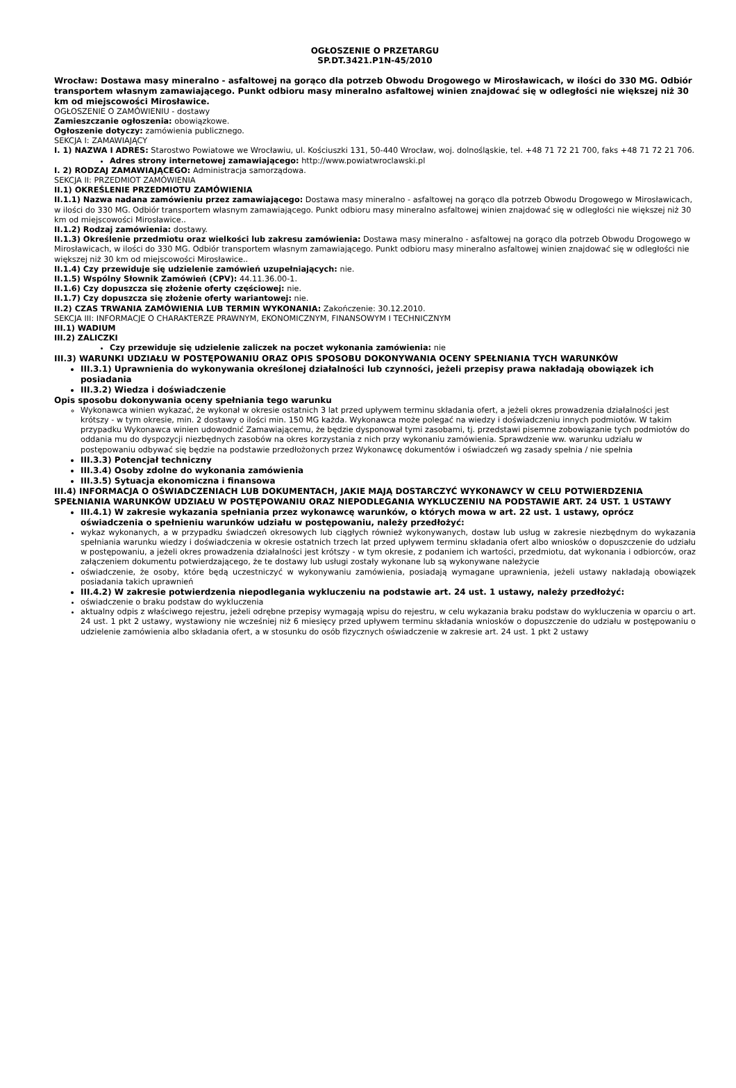OGŁOSZENIE O PRZETARGU
SP.DT.3421.P1N-45/2010
Wrocław: Dostawa masy mineralno - asfaltowej na gorąco dla potrzeb Obwodu Drogowego w Mirosławicach, w ilości do 330 MG. Odbiór transportem własnym zamawiającego. Punkt odbioru masy mineralno asfaltowej winien znajdować się w odległości nie większej niż 30 km od miejscowości Mirosławice.
OGŁOSZENIE O ZAMÓWIENIU - dostawy
Zamieszczanie ogłoszenia: obowiązkowe.
Ogłoszenie dotyczy: zamówienia publicznego.
SEKCJA I: ZAMAWIAJĄCY
I. 1) NAZWA I ADRES: Starostwo Powiatowe we Wrocławiu, ul. Kościuszki 131, 50-440 Wrocław, woj. dolnośląskie, tel. +48 71 72 21 700, faks +48 71 72 21 706.
Adres strony internetowej zamawiającego: http://www.powiatwroclawski.pl
I. 2) RODZAJ ZAMAWIAJĄCEGO: Administracja samorządowa.
SEKCJA II: PRZEDMIOT ZAMÓWIENIA
II.1) OKREŚLENIE PRZEDMIOTU ZAMÓWIENIA
II.1.1) Nazwa nadana zamówieniu przez zamawiającego: Dostawa masy mineralno - asfaltowej na gorąco dla potrzeb Obwodu Drogowego w Mirosławicach, w ilości do 330 MG. Odbiór transportem własnym zamawiającego. Punkt odbioru masy mineralno asfaltowej winien znajdować się w odległości nie większej niż 30 km od miejscowości Mirosławice..
II.1.2) Rodzaj zamówienia: dostawy.
II.1.3) Określenie przedmiotu oraz wielkości lub zakresu zamówienia: Dostawa masy mineralno - asfaltowej na gorąco dla potrzeb Obwodu Drogowego w Mirosławicach, w ilości do 330 MG. Odbiór transportem własnym zamawiającego. Punkt odbioru masy mineralno asfaltowej winien znajdować się w odległości nie większej niż 30 km od miejscowości Mirosławice..
II.1.4) Czy przewiduje się udzielenie zamówień uzupełniających: nie.
II.1.5) Wspólny Słownik Zamówień (CPV): 44.11.36.00-1.
II.1.6) Czy dopuszcza się złożenie oferty częściowej: nie.
II.1.7) Czy dopuszcza się złożenie oferty wariantowej: nie.
II.2) CZAS TRWANIA ZAMÓWIENIA LUB TERMIN WYKONANIA: Zakończenie: 30.12.2010.
SEKCJA III: INFORMACJE O CHARAKTERZE PRAWNYM, EKONOMICZNYM, FINANSOWYM I TECHNICZNYM
III.1) WADIUM
III.2) ZALICZKI
Czy przewiduje się udzielenie zaliczek na poczet wykonania zamówienia: nie
III.3) WARUNKI UDZIAŁU W POSTĘPOWANIU ORAZ OPIS SPOSOBU DOKONYWANIA OCENY SPEŁNIANIA TYCH WARUNKÓW
III.3.1) Uprawnienia do wykonywania określonej działalności lub czynności, jeżeli przepisy prawa nakładają obowiązek ich posiadania
III.3.2) Wiedza i doświadczenie
Opis sposobu dokonywania oceny spełniania tego warunku
Wykonawca winien wykazać, że wykonał w okresie ostatnich 3 lat przed upływem terminu składania ofert, a jeżeli okres prowadzenia działalności jest krótszy - w tym okresie, min. 2 dostawy o ilości min. 150 MG każda. Wykonawca może polegać na wiedzy i doświadczeniu innych podmiotów. W takim przypadku Wykonawca winien udowodnić Zamawiającemu, że będzie dysponował tymi zasobami, tj. przedstawi pisemne zobowiązanie tych podmiotów do oddania mu do dyspozycji niezbędnych zasobów na okres korzystania z nich przy wykonaniu zamówienia. Sprawdzenie ww. warunku udziału w postępowaniu odbywać się będzie na podstawie przedłożonych przez Wykonawcę dokumentów i oświadczeń wg zasady spełnia / nie spełnia
III.3.3) Potencjał techniczny
III.3.4) Osoby zdolne do wykonania zamówienia
III.3.5) Sytuacja ekonomiczna i finansowa
III.4) INFORMACJA O OŚWIADCZENIACH LUB DOKUMENTACH, JAKIE MAJĄ DOSTARCZYĆ WYKONAWCY W CELU POTWIERDZENIA SPEŁNIANIA WARUNKÓW UDZIAŁU W POSTĘPOWANIU ORAZ NIEPODLEGANIA WYKLUCZENIU NA PODSTAWIE ART. 24 UST. 1 USTAWY
III.4.1) W zakresie wykazania spełniania przez wykonawcę warunków, o których mowa w art. 22 ust. 1 ustawy, oprócz oświadczenia o spełnieniu warunków udziału w postępowaniu, należy przedłożyć:
wykaz wykonanych, a w przypadku świadczeń okresowych lub ciągłych również wykonywanych, dostaw lub usług w zakresie niezbędnym do wykazania spełniania warunku wiedzy i doświadczenia w okresie ostatnich trzech lat przed upływem terminu składania ofert albo wniosków o dopuszczenie do udziału w postępowaniu, a jeżeli okres prowadzenia działalności jest krótszy - w tym okresie, z podaniem ich wartości, przedmiotu, dat wykonania i odbiorców, oraz załączeniem dokumentu potwierdzającego, że te dostawy lub usługi zostały wykonane lub są wykonywane należycie
oświadczenie, że osoby, które będą uczestniczyć w wykonywaniu zamówienia, posiadają wymagane uprawnienia, jeżeli ustawy nakładają obowiązek posiadania takich uprawnień
III.4.2) W zakresie potwierdzenia niepodlegania wykluczeniu na podstawie art. 24 ust. 1 ustawy, należy przedłożyć:
oświadczenie o braku podstaw do wykluczenia
aktualny odpis z właściwego rejestru, jeżeli odrębne przepisy wymagają wpisu do rejestru, w celu wykazania braku podstaw do wykluczenia w oparciu o art. 24 ust. 1 pkt 2 ustawy, wystawiony nie wcześniej niż 6 miesięcy przed upływem terminu składania wniosków o dopuszczenie do udziału w postępowaniu o udzielenie zamówienia albo składania ofert, a w stosunku do osób fizycznych oświadczenie w zakresie art. 24 ust. 1 pkt 2 ustawy